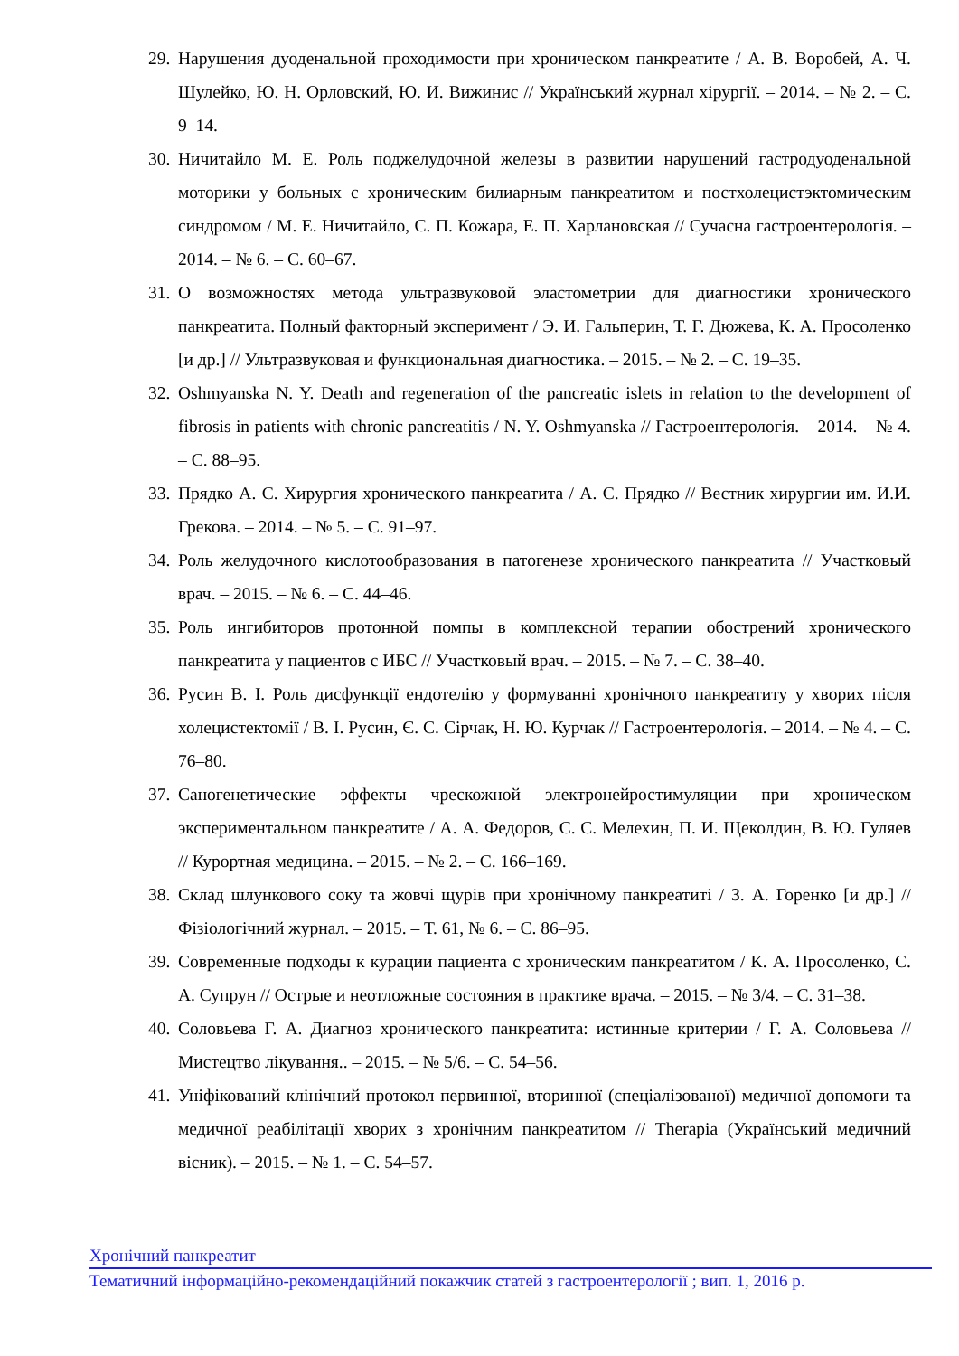29. Нарушения дуоденальной проходимости при хроническом панкреатите / А. В. Воробей, А. Ч. Шулейко, Ю. Н. Орловский, Ю. И. Вижинис // Український журнал хірургії. – 2014. – № 2. – С. 9–14.
30. Ничитайло М. Е. Роль поджелудочной железы в развитии нарушений гастродуоденальной моторики у больных с хроническим билиарным панкреатитом и постхолецистэктомическим синдромом / М. Е. Ничитайло, С. П. Кожара, Е. П. Харлановская // Сучасна гастроентерологія. – 2014. – № 6. – С. 60–67.
31. О возможностях метода ультразвуковой эластометрии для диагностики хронического панкреатита. Полный факторный эксперимент / Э. И. Гальперин, Т. Г. Дюжева, К. А. Просоленко [и др.] // Ультразвуковая и функциональная диагностика. – 2015. – № 2. – С. 19–35.
32. Oshmyanska N. Y. Death and regeneration of the pancreatic islets in relation to the development of fibrosis in patients with chronic pancreatitis / N. Y. Oshmyanska // Гастроентерологія. – 2014. – № 4. – С. 88–95.
33. Прядко А. С. Хирургия хронического панкреатита / А. С. Прядко // Вестник хирургии им. И.И. Грекова. – 2014. – № 5. – С. 91–97.
34. Роль желудочного кислотообразования в патогенезе хронического панкреатита // Участковый врач. – 2015. – № 6. – С. 44–46.
35. Роль ингибиторов протонной помпы в комплексной терапии обострений хронического панкреатита у пациентов с ИБС // Участковый врач. – 2015. – № 7. – С. 38–40.
36. Русин В. І. Роль дисфункції ендотелію у формуванні хронічного панкреатиту у хворих після холецистектомії / В. І. Русин, Є. С. Сірчак, Н. Ю. Курчак // Гастроентерологія. – 2014. – № 4. – С. 76–80.
37. Саногенетические эффекты чрескожной электронейростимуляции при хроническом экспериментальном панкреатите / А. А. Федоров, С. С. Мелехин, П. И. Щеколдин, В. Ю. Гуляев // Курортная медицина. – 2015. – № 2. – С. 166–169.
38. Склад шлункового соку та жовчі щурів при хронічному панкреатиті / З. А. Горенко [и др.] // Фізіологічний журнал. – 2015. – Т. 61, № 6. – С. 86–95.
39. Современные подходы к курации пациента с хроническим панкреатитом / К. А. Просоленко, С. А. Супрун // Острые и неотложные состояния в практике врача. – 2015. – № 3/4. – С. 31–38.
40. Соловьева Г. А. Диагноз хронического панкреатита: истинные критерии / Г. А. Соловьева // Мистецтво лікування.. – 2015. – № 5/6. – С. 54–56.
41. Уніфікований клінічний протокол первинної, вторинної (спеціалізованої) медичної допомоги та медичної реабілітації хворих з хронічним панкреатитом // Therapia (Український медичний вісник). – 2015. – № 1. – С. 54–57.
Хронічний панкреатит
Тематичний інформаційно-рекомендаційний покажчик статей з гастроентерології ; вип. 1, 2016 р.